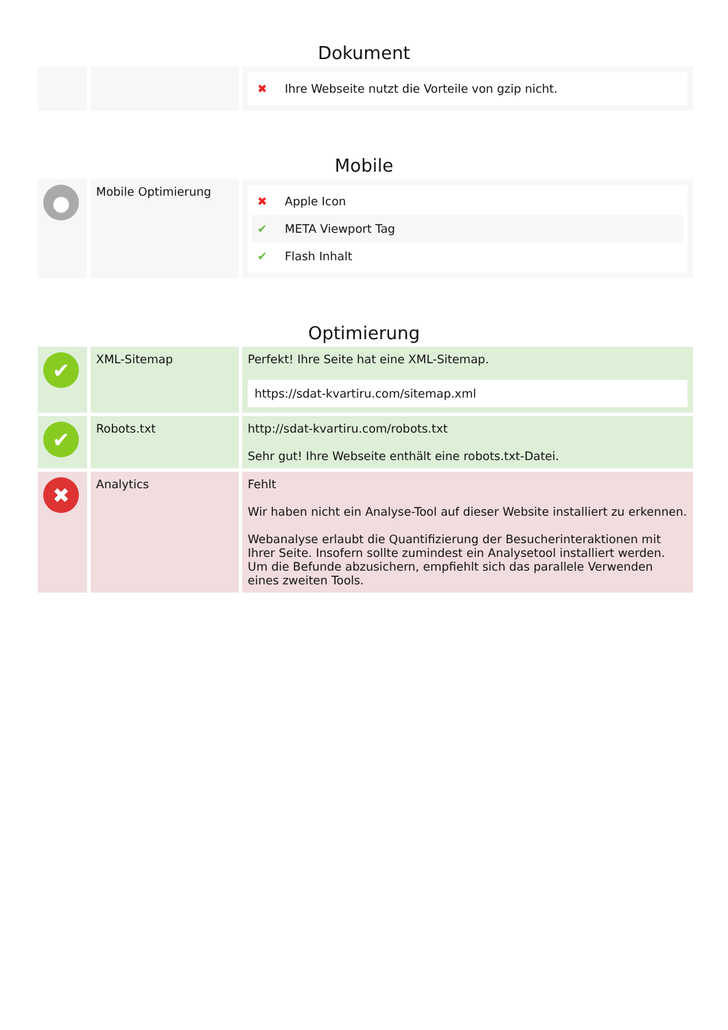Dokument
| | | ✖ Ihre Webseite nutzt die Vorteile von gzip nicht. |
Mobile
| ● | Mobile Optimierung | ✖ Apple Icon ✔ META Viewport Tag ✔ Flash Inhalt |
Optimierung
| ✔ | XML-Sitemap | Perfekt! Ihre Seite hat eine XML-Sitemap. https://sdat-kvartiru.com/sitemap.xml |
| ✔ | Robots.txt | http://sdat-kvartiru.com/robots.txt Sehr gut! Ihre Webseite enthält eine robots.txt-Datei. |
| ✖ | Analytics | Fehlt Wir haben nicht ein Analyse-Tool auf dieser Website installiert zu erkennen. Webanalyse erlaubt die Quantifizierung der Besucherinteraktionen mit Ihrer Seite. Insofern sollte zumindest ein Analysetool installiert werden. Um die Befunde abzusichern, empfiehlt sich das parallele Verwenden eines zweiten Tools. |